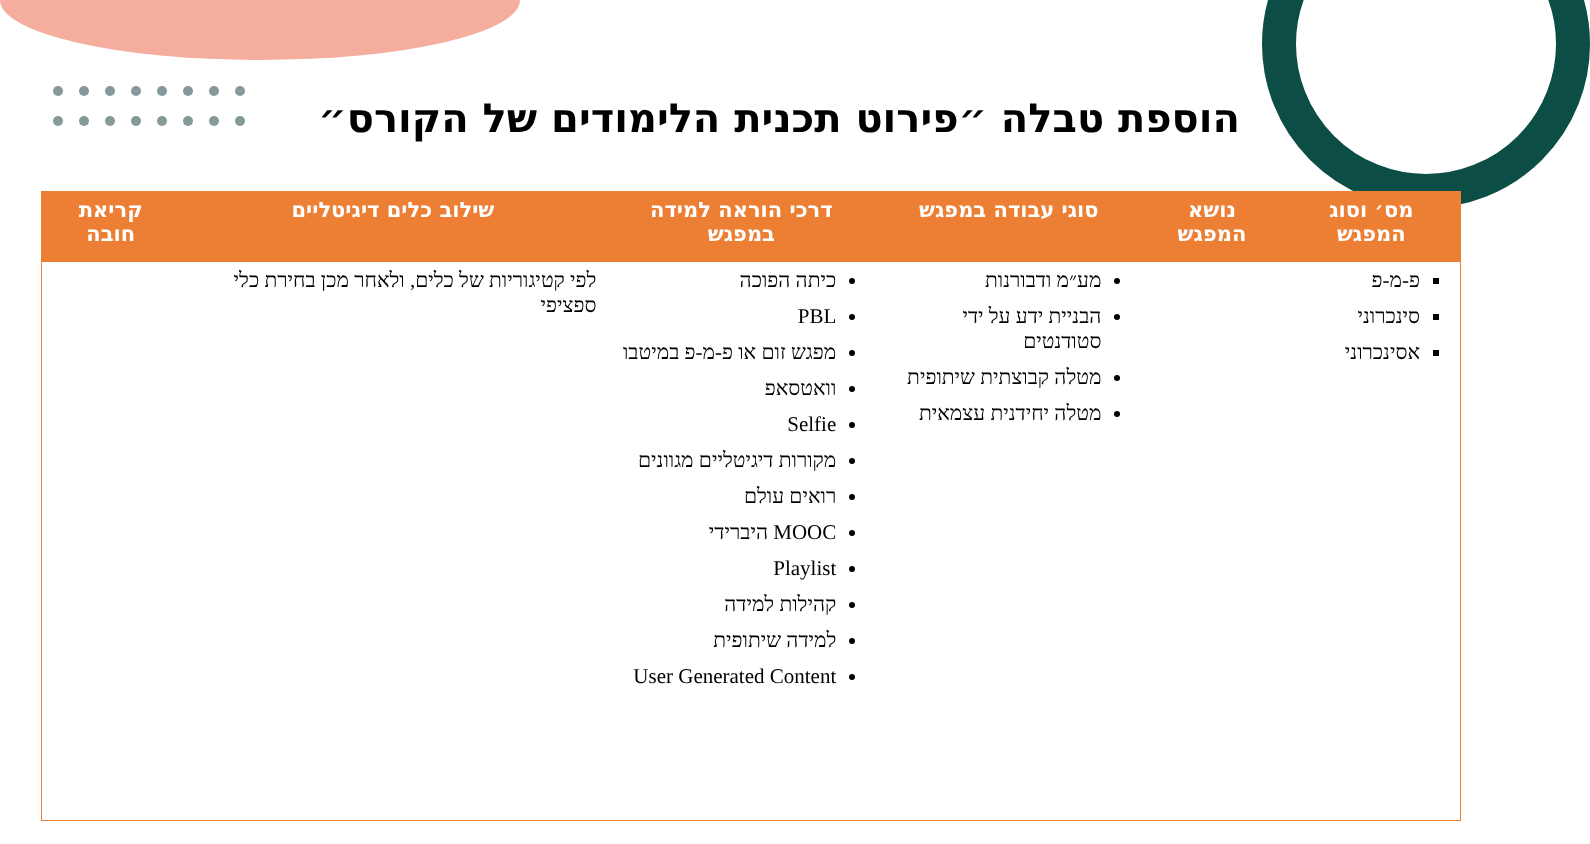הוספת טבלה ״פירוט תכנית הלימודים של הקורס״
| מס׳ וסוג המפגש | נושא המפגש | סוגי עבודה במפגש | דרכי הוראה למידה במפגש | שילוב כלים דיגיטליים | קריאת חובה |
| --- | --- | --- | --- | --- | --- |
| פ-מ-פ סינכרוני אסינכרוני | | מע״מ ודבורנות הבניית ידע על ידי סטודנטים מטלה קבוצתית שיתופית מטלה יחידנית עצמאית | כיתה הפוכה PBL מפגש זום או פ-מ-פ במיטבו וואטסאפ Selfie מקורות דיגיטליים מגוונים רואים עולם MOOC היברידי Playlist קהילות למידה למידה שיתופית User Generated Content | לפי קטיגוריות של כלים, ולאחר מכן בחירת כלי ספציפי | |